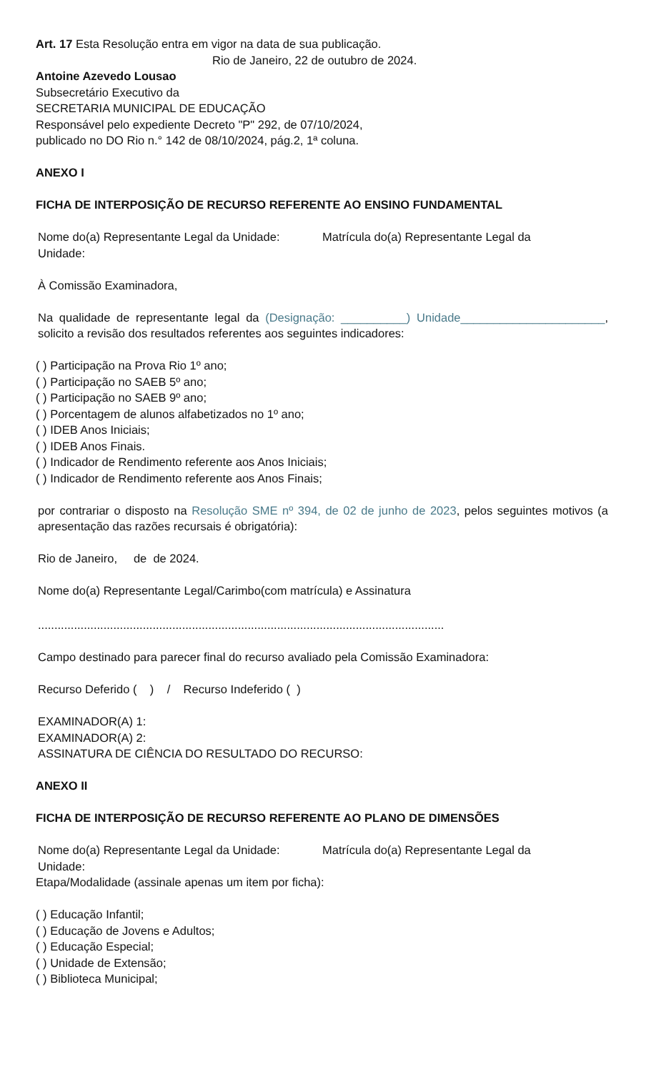Art. 17 Esta Resolução entra em vigor na data de sua publicação.
Rio de Janeiro, 22 de outubro de 2024.
Antoine Azevedo Lousao
Subsecretário Executivo da
SECRETARIA MUNICIPAL DE EDUCAÇÃO
Responsável pelo expediente Decreto "P" 292, de 07/10/2024,
publicado no DO Rio n.° 142 de 08/10/2024, pág.2, 1ª coluna.
ANEXO I
FICHA DE INTERPOSIÇÃO DE RECURSO REFERENTE AO ENSINO FUNDAMENTAL
Nome do(a) Representante Legal da Unidade: Matrícula do(a) Representante Legal da
Unidade:
À Comissão Examinadora,
Na qualidade de representante legal da (Designação: __________) Unidade______________________, solicito a revisão dos resultados referentes aos seguintes indicadores:
( ) Participação na Prova Rio 1º ano;
( ) Participação no SAEB 5º ano;
( ) Participação no SAEB 9º ano;
( ) Porcentagem de alunos alfabetizados no 1º ano;
( ) IDEB Anos Iniciais;
( ) IDEB Anos Finais.
( ) Indicador de Rendimento referente aos Anos Iniciais;
( ) Indicador de Rendimento referente aos Anos Finais;
por contrariar o disposto na Resolução SME nº 394, de 02 de junho de 2023, pelos seguintes motivos (a apresentação das razões recursais é obrigatória):
Rio de Janeiro, de de 2024.
Nome do(a) Representante Legal/Carimbo(com matrícula) e Assinatura
............................................................................................................................
Campo destinado para parecer final do recurso avaliado pela Comissão Examinadora:
Recurso Deferido ( ) / Recurso Indeferido ( )
EXAMINADOR(A) 1:
EXAMINADOR(A) 2:
ASSINATURA DE CIÊNCIA DO RESULTADO DO RECURSO:
ANEXO II
FICHA DE INTERPOSIÇÃO DE RECURSO REFERENTE AO PLANO DE DIMENSÕES
Nome do(a) Representante Legal da Unidade: Matrícula do(a) Representante Legal da
Unidade:
Etapa/Modalidade (assinale apenas um item por ficha):
( ) Educação Infantil;
( ) Educação de Jovens e Adultos;
( ) Educação Especial;
( ) Unidade de Extensão;
( ) Biblioteca Municipal;